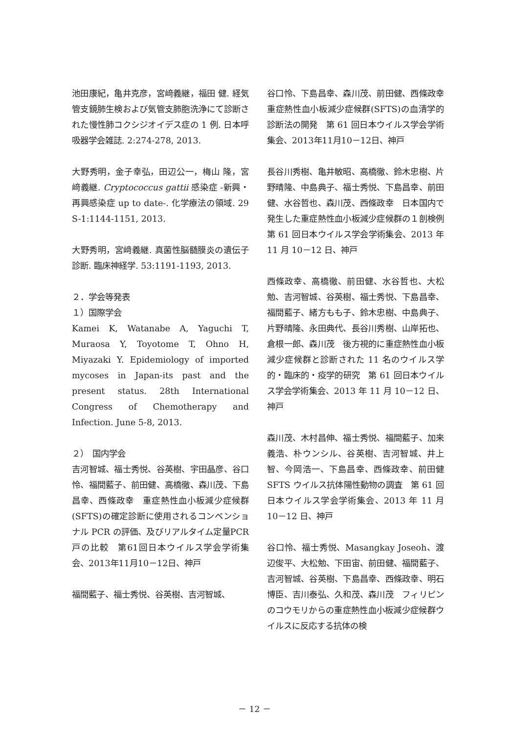池田康紀，亀井克彦，宮﨑義継，福田 健. 経気管支鏡肺生検および気管支肺胞洗浄にて診断された慢性肺コクシジオイデス症の 1 例. 日本呼吸器学会雑誌. 2:274-278, 2013.
大野秀明，金子幸弘，田辺公一，梅山 隆，宮﨑義継. Cryptococcus gattii 感染症 -新興・再興感染症 up to date-. 化学療法の領域. 29 S-1:1144-1151, 2013.
大野秀明，宮﨑義継. 真菌性脳髄膜炎の遺伝子診断. 臨床神経学. 53:1191-1193, 2013.
２．学会等発表
１）国際学会
Kamei K, Watanabe A, Yaguchi T, Muraosa Y, Toyotome T, Ohno H, Miyazaki Y. Epidemiology of imported mycoses in Japan-its past and the present status. 28th International Congress of Chemotherapy and Infection. June 5-8, 2013.
２）　国内学会
吉河智城、福士秀悦、谷英樹、宇田晶彦、谷口怜、福間藍子、前田健、高橋徹、森川茂、下島昌幸、西條政幸　重症熱性血小板減少症候群(SFTS)の確定診断に使用されるコンベンショナル PCR の評価、及びリアルタイム定量PCR戸の比較　第61回日本ウイルス学会学術集会、2013年11月10－12日、神戸
福間藍子、福士秀悦、谷英樹、吉河智城、
谷口怜、下島昌幸、森川茂、前田健、西條政幸　重症熱性血小板減少症候群(SFTS)の血清学的診断法の開発　第 61 回日本ウイルス学会学術集会、2013年11月10－12日、神戸
長谷川秀樹、亀井敏昭、高橋徹、鈴木忠樹、片野晴隆、中島典子、福士秀悦、下島昌幸、前田健、水谷哲也、森川茂、西條政幸　日本国内で発生した重症熱性血小板減少症候群の１剖検例　第 61 回日本ウイルス学会学術集会、2013 年 11 月 10－12 日、神戸
西條政幸、高橋徹、前田健、水谷哲也、大松勉、吉河智城、谷英樹、福士秀悦、下島昌幸、福間藍子、緒方もも子、鈴木忠樹、中島典子、片野晴隆、永田典代、長谷川秀樹、山岸拓也、倉根一郎、森川茂　後方視的に重症熱性血小板減少症候群と診断された 11 名のウイルス学的・臨床的・疫学的研究　第 61 回日本ウイルス学会学術集会、2013 年 11 月 10－12 日、神戸
森川茂、木村昌伸、福士秀悦、福間藍子、加来義浩、朴ウンシル、谷英樹、吉河智城、井上智、今岡浩一、下島昌幸、西條政幸、前田健　SFTS ウイルス抗体陽性動物の調査　第 61 回日本ウイルス学会学術集会、2013 年 11 月 10－12 日、神戸
谷口怜、福士秀悦、Masangkay Joseoh、渡辺俊平、大松勉、下田宙、前田健、福間藍子、吉河智城、谷英樹、下島昌幸、西條政幸、明石博臣、吉川泰弘、久和茂、森川茂　フィリピンのコウモリからの重症熱性血小板減少症候群ウイルスに反応する抗体の検
－ 12 －